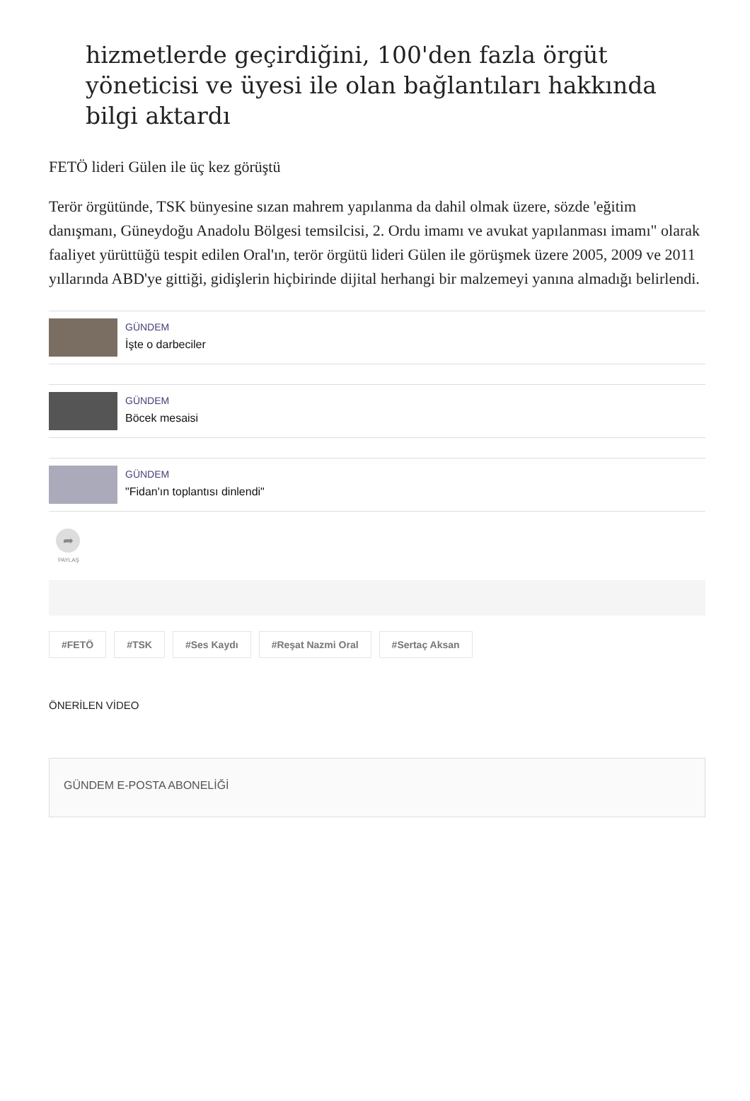hizmetlerde geçirdiğini, 100'den fazla örgüt yöneticisi ve üyesi ile olan bağlantıları hakkında bilgi aktardı
FETÖ lideri Gülen ile üç kez görüştü
Terör örgütünde, TSK bünyesine sızan mahrem yapılanma da dahil olmak üzere, sözde 'eğitim danışmanı, Güneydoğu Anadolu Bölgesi temsilcisi, 2. Ordu imamı ve avukat yapılanması imamı" olarak faaliyet yürüttüğü tespit edilen Oral'ın, terör örgütü lideri Gülen ile görüşmek üzere 2005, 2009 ve 2011 yıllarında ABD'ye gittiği, gidişlerin hiçbirinde dijital herhangi bir malzemeyi yanına almadığı belirlendi.
GÜNDEM
İşte o darbeciler
GÜNDEM
Böcek mesaisi
GÜNDEM
"Fidan'ın toplantısı dinlendi"
➦
PAYLAŞ
#FETÖ #TSK #Ses Kaydı #Reşat Nazmi Oral #Sertaç Aksan
ÖNERİLEN VİDEO
GÜNDEM E-POSTA ABONELİĞİ